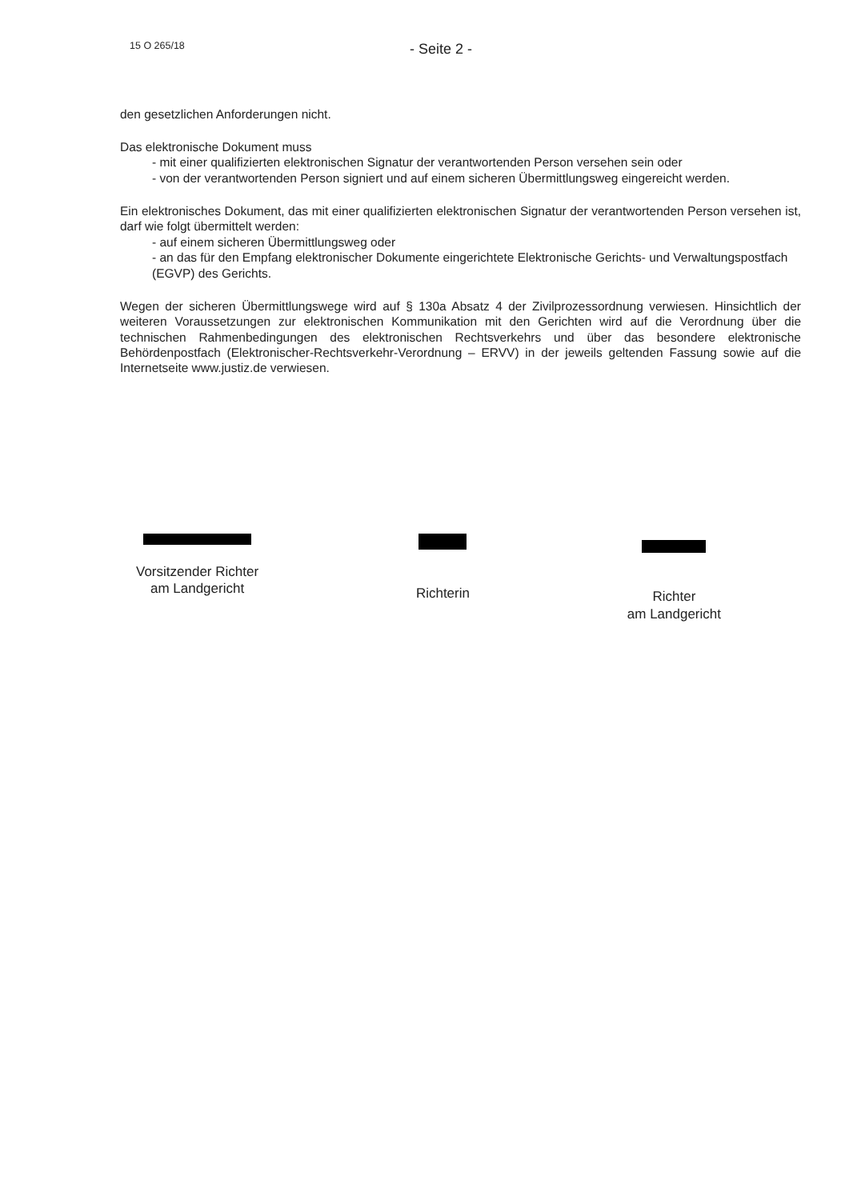15 O 265/18
- Seite 2 -
den gesetzlichen Anforderungen nicht.
Das elektronische Dokument muss
- mit einer qualifizierten elektronischen Signatur der verantwortenden Person versehen sein oder
- von der verantwortenden Person signiert und auf einem sicheren Übermittlungsweg eingereicht werden.
Ein elektronisches Dokument, das mit einer qualifizierten elektronischen Signatur der verantwortenden Person versehen ist, darf wie folgt übermittelt werden:
- auf einem sicheren Übermittlungsweg oder
- an das für den Empfang elektronischer Dokumente eingerichtete Elektronische Gerichts- und Verwaltungspostfach (EGVP) des Gerichts.
Wegen der sicheren Übermittlungswege wird auf § 130a Absatz 4 der Zivilprozessordnung verwiesen. Hinsichtlich der weiteren Voraussetzungen zur elektronischen Kommunikation mit den Gerichten wird auf die Verordnung über die technischen Rahmenbedingungen des elektronischen Rechtsverkehrs und über das besondere elektronische Behördenpostfach (Elektronischer-Rechtsverkehr-Verordnung – ERVV) in der jeweils geltenden Fassung sowie auf die Internetseite www.justiz.de verwiesen.
Vorsitzender Richter
am Landgericht
Richterin
Richter
am Landgericht